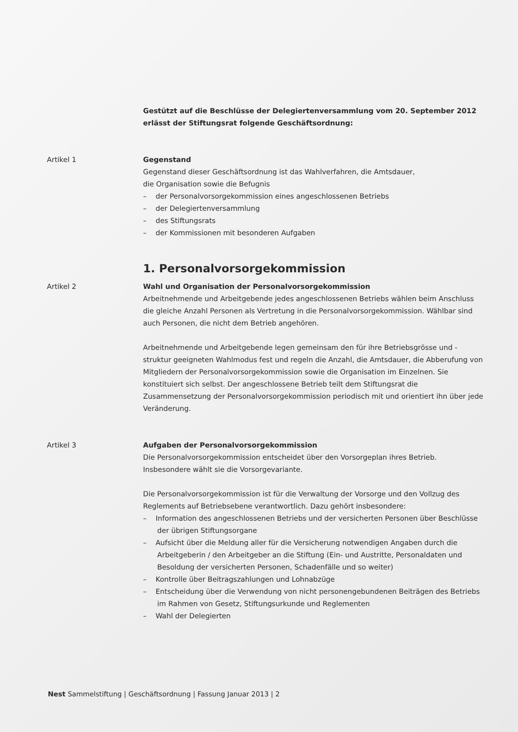Gestützt auf die Beschlüsse der Delegiertenversammlung vom 20. September 2012
erlässt der Stiftungsrat folgende Geschäftsordnung:
Artikel 1 Gegenstand
Gegenstand dieser Geschäftsordnung ist das Wahlverfahren, die Amtsdauer,
die Organisation sowie die Befugnis
– der Personalvorsorgekommission eines angeschlossenen Betriebs
– der Delegiertenversammlung
– des Stiftungsrats
– der Kommissionen mit besonderen Aufgaben
1. Personalvorsorgekommission
Artikel 2 Wahl und Organisation der Personalvorsorgekommission
Arbeitnehmende und Arbeitgebende jedes angeschlossenen Betriebs wählen beim Anschluss die gleiche Anzahl Personen als Vertretung in die Personalvorsorgekommission. Wählbar sind auch Personen, die nicht dem Betrieb angehören.
Arbeitnehmende und Arbeitgebende legen gemeinsam den für ihre Betriebsgrösse und -struktur geeigneten Wahlmodus fest und regeln die Anzahl, die Amtsdauer, die Abberufung von Mitgliedern der Personalvorsorgekommission sowie die Organisation im Einzelnen. Sie konstituiert sich selbst. Der angeschlossene Betrieb teilt dem Stiftungsrat die Zusammensetzung der Personalvorsorgekommission periodisch mit und orientiert ihn über jede Veränderung.
Artikel 3 Aufgaben der Personalvorsorgekommission
Die Personalvorsorgekommission entscheidet über den Vorsorgeplan ihres Betrieb. Insbesondere wählt sie die Vorsorgevariante.
Die Personalvorsorgekommission ist für die Verwaltung der Vorsorge und den Vollzug des Reglements auf Betriebsebene verantwortlich. Dazu gehört insbesondere:
– Information des angeschlossenen Betriebs und der versicherten Personen über Beschlüsse der übrigen Stiftungsorgane
– Aufsicht über die Meldung aller für die Versicherung notwendigen Angaben durch die Arbeitgeberin / den Arbeitgeber an die Stiftung (Ein- und Austritte, Personaldaten und Besoldung der versicherten Personen, Schadenfälle und so weiter)
– Kontrolle über Beitragszahlungen und Lohnabzüge
– Entscheidung über die Verwendung von nicht personengebundenen Beiträgen des Betriebs im Rahmen von Gesetz, Stiftungsurkunde und Reglementen
– Wahl der Delegierten
Nest Sammelstiftung | Geschäftsordnung | Fassung Januar 2013 | 2